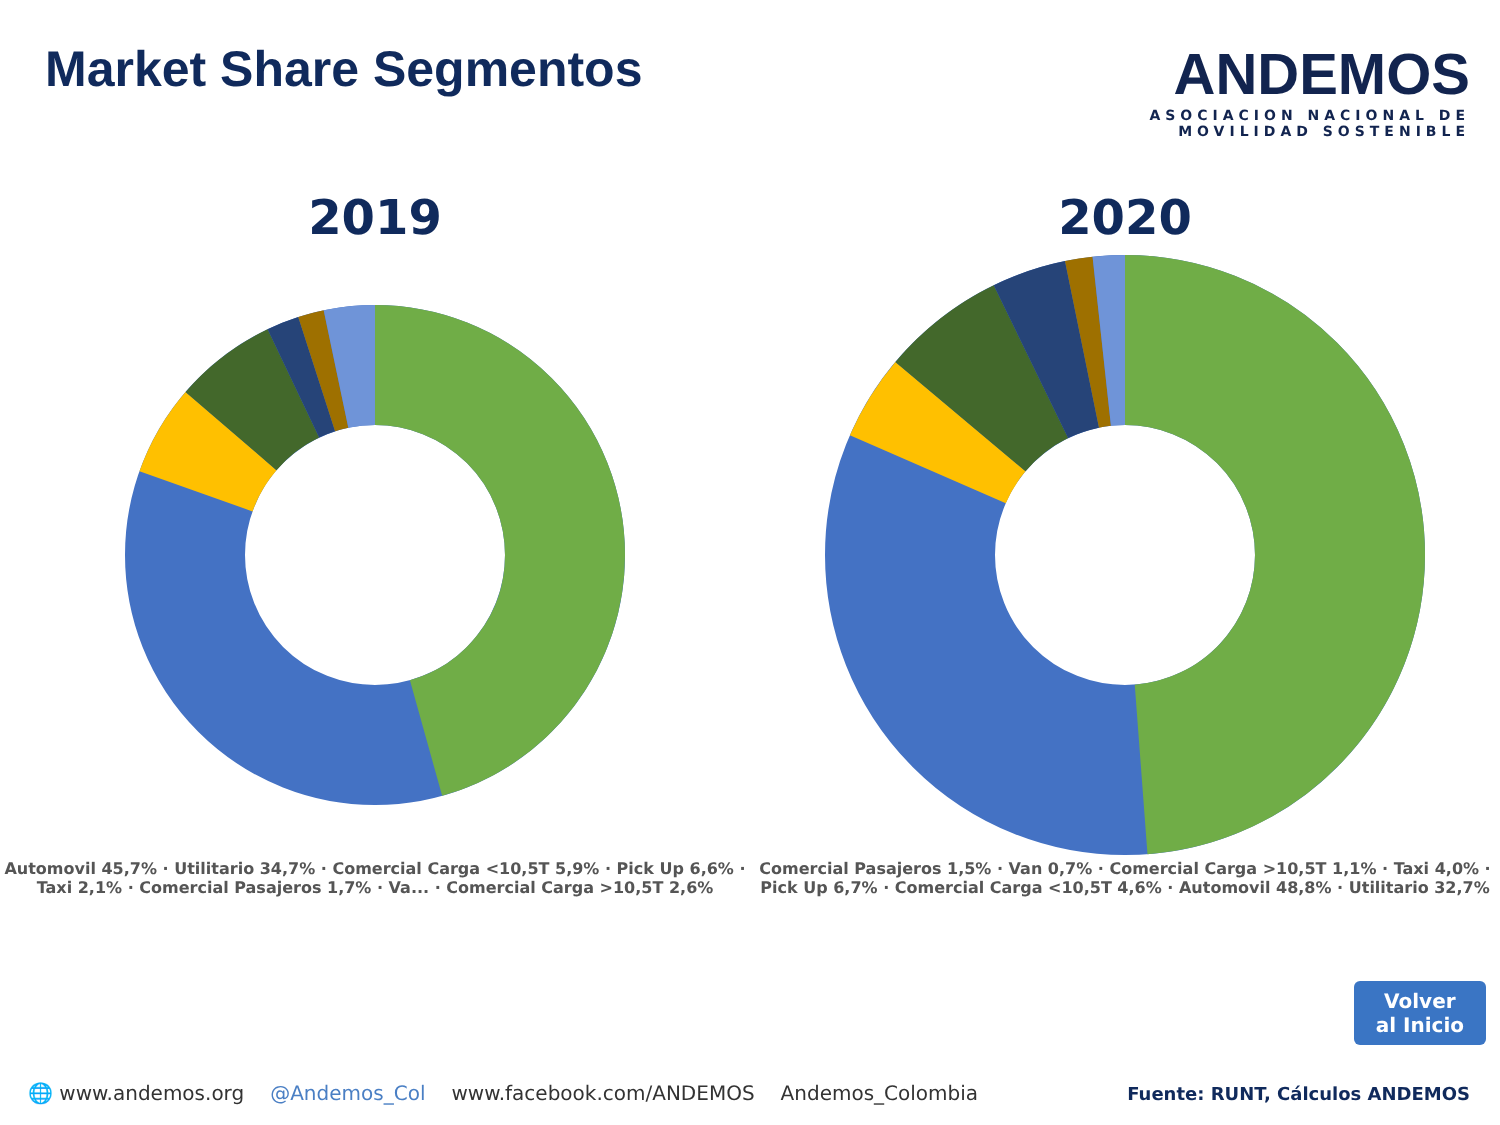Market Share Segmentos
ANDEMOS
ASOCIACION NACIONAL DE
MOVILIDAD SOSTENIBLE
2019
Automovil 45,7% · Utilitario 34,7% · Comercial Carga <10,5T 5,9% · Pick Up 6,6% · Taxi 2,1% · Comercial Pasajeros 1,7% · Va... · Comercial Carga >10,5T 2,6%
2020
Comercial Pasajeros 1,5% · Van 0,7% · Comercial Carga >10,5T 1,1% · Taxi 4,0% · Pick Up 6,7% · Comercial Carga <10,5T 4,6% · Automovil 48,8% · Utilitario 32,7%
Volver
al Inicio
🌐 www.andemos.org @Andemos_Col www.facebook.com/ANDEMOS Andemos_Colombia Fuente: RUNT, Cálculos ANDEMOS